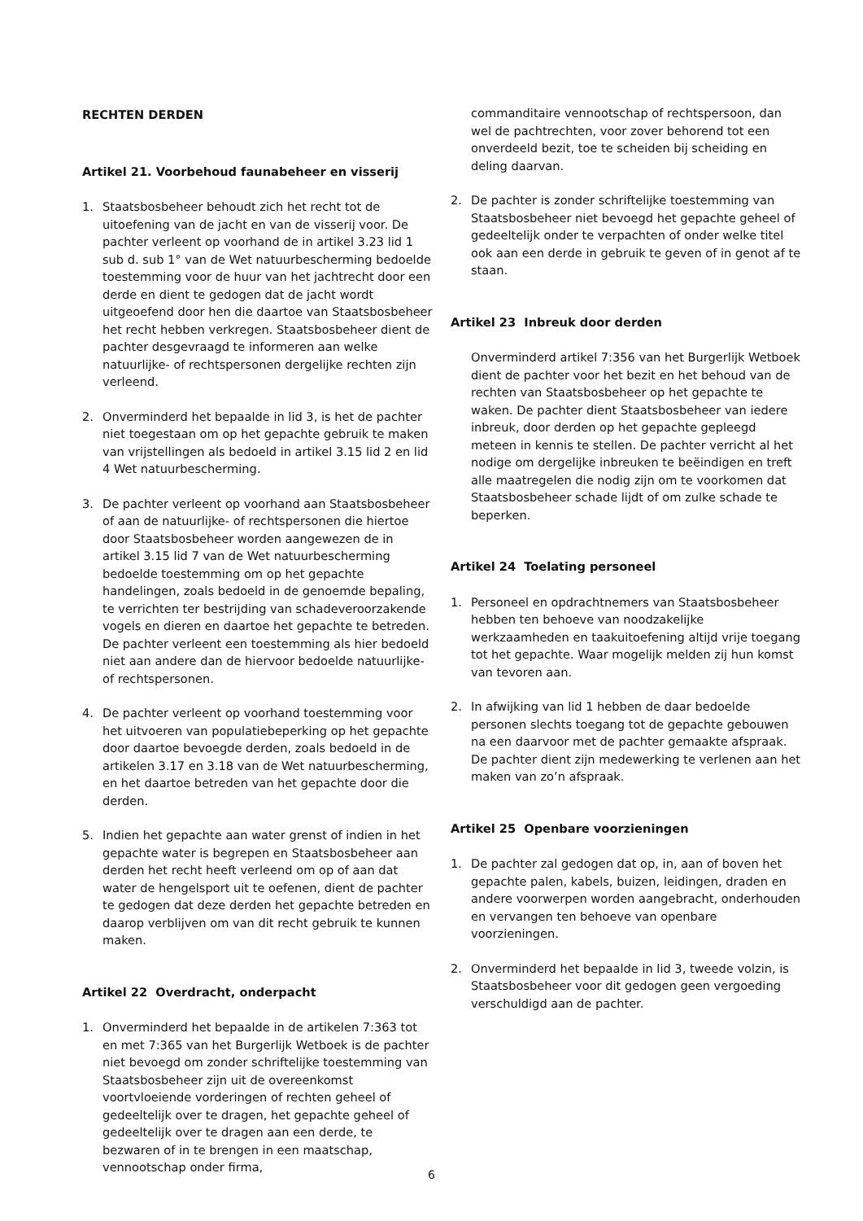RECHTEN DERDEN
Artikel 21. Voorbehoud faunabeheer en visserij
1. Staatsbosbeheer behoudt zich het recht tot de uitoefening van de jacht en van de visserij voor. De pachter verleent op voorhand de in artikel 3.23 lid 1 sub d. sub 1° van de Wet natuurbescherming bedoelde toestemming voor de huur van het jachtrecht door een derde en dient te gedogen dat de jacht wordt uitgeoefend door hen die daartoe van Staatsbosbeheer het recht hebben verkregen. Staatsbosbeheer dient de pachter desgevraagd te informeren aan welke natuurlijke- of rechtspersonen dergelijke rechten zijn verleend.
2. Onverminderd het bepaalde in lid 3, is het de pachter niet toegestaan om op het gepachte gebruik te maken van vrijstellingen als bedoeld in artikel 3.15 lid 2 en lid 4 Wet natuurbescherming.
3. De pachter verleent op voorhand aan Staatsbosbeheer of aan de natuurlijke- of rechtspersonen die hiertoe door Staatsbosbeheer worden aangewezen de in artikel 3.15 lid 7 van de Wet natuurbescherming bedoelde toestemming om op het gepachte handelingen, zoals bedoeld in de genoemde bepaling, te verrichten ter bestrijding van schadeveroorzakende vogels en dieren en daartoe het gepachte te betreden. De pachter verleent een toestemming als hier bedoeld niet aan andere dan de hiervoor bedoelde natuurlijke- of rechtspersonen.
4. De pachter verleent op voorhand toestemming voor het uitvoeren van populatiebeperking op het gepachte door daartoe bevoegde derden, zoals bedoeld in de artikelen 3.17 en 3.18 van de Wet natuurbescherming, en het daartoe betreden van het gepachte door die derden.
5. Indien het gepachte aan water grenst of indien in het gepachte water is begrepen en Staatsbosbeheer aan derden het recht heeft verleend om op of aan dat water de hengelsport uit te oefenen, dient de pachter te gedogen dat deze derden het gepachte betreden en daarop verblijven om van dit recht gebruik te kunnen maken.
Artikel 22 Overdracht, onderpacht
1. Onverminderd het bepaalde in de artikelen 7:363 tot en met 7:365 van het Burgerlijk Wetboek is de pachter niet bevoegd om zonder schriftelijke toestemming van Staatsbosbeheer zijn uit de overeenkomst voortvloeiende vorderingen of rechten geheel of gedeeltelijk over te dragen, het gepachte geheel of gedeeltelijk over te dragen aan een derde, te bezwaren of in te brengen in een maatschap, vennootschap onder firma,
commanditaire vennootschap of rechtspersoon, dan wel de pachtrechten, voor zover behorend tot een onverdeeld bezit, toe te scheiden bij scheiding en deling daarvan.
2. De pachter is zonder schriftelijke toestemming van Staatsbosbeheer niet bevoegd het gepachte geheel of gedeeltelijk onder te verpachten of onder welke titel ook aan een derde in gebruik te geven of in genot af te staan.
Artikel 23 Inbreuk door derden
Onverminderd artikel 7:356 van het Burgerlijk Wetboek dient de pachter voor het bezit en het behoud van de rechten van Staatsbosbeheer op het gepachte te waken. De pachter dient Staatsbosbeheer van iedere inbreuk, door derden op het gepachte gepleegd meteen in kennis te stellen. De pachter verricht al het nodige om dergelijke inbreuken te beëindigen en treft alle maatregelen die nodig zijn om te voorkomen dat Staatsbosbeheer schade lijdt of om zulke schade te beperken.
Artikel 24 Toelating personeel
1. Personeel en opdrachtnemers van Staatsbosbeheer hebben ten behoeve van noodzakelijke werkzaamheden en taakuitoefening altijd vrije toegang tot het gepachte. Waar mogelijk melden zij hun komst van tevoren aan.
2. In afwijking van lid 1 hebben de daar bedoelde personen slechts toegang tot de gepachte gebouwen na een daarvoor met de pachter gemaakte afspraak. De pachter dient zijn medewerking te verlenen aan het maken van zo’n afspraak.
Artikel 25 Openbare voorzieningen
1. De pachter zal gedogen dat op, in, aan of boven het gepachte palen, kabels, buizen, leidingen, draden en andere voorwerpen worden aangebracht, onderhouden en vervangen ten behoeve van openbare voorzieningen.
2. Onverminderd het bepaalde in lid 3, tweede volzin, is Staatsbosbeheer voor dit gedogen geen vergoeding verschuldigd aan de pachter.
6